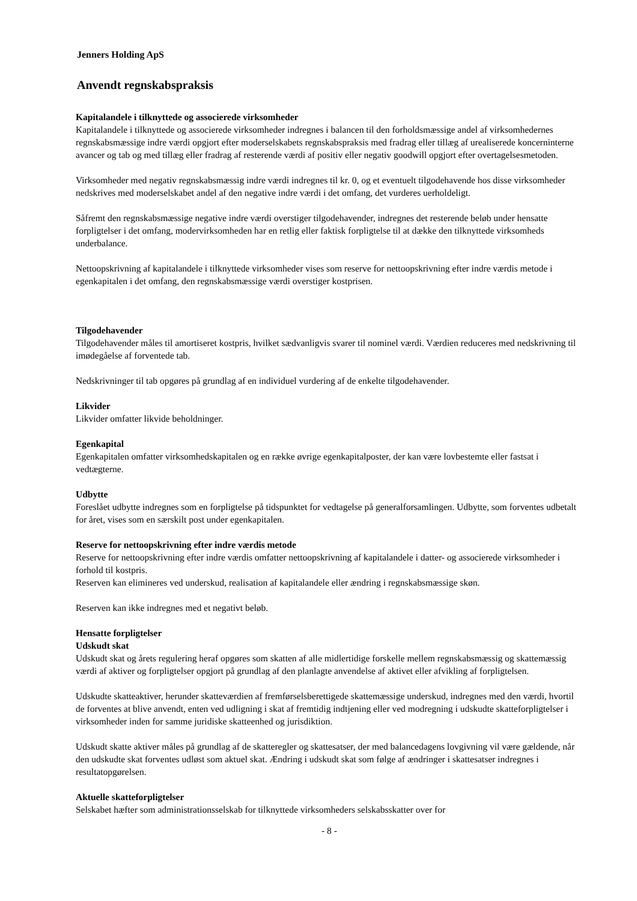Jenners Holding ApS
Anvendt regnskabspraksis
Kapitalandele i tilknyttede og associerede virksomheder
Kapitalandele i tilknyttede og associerede virksomheder indregnes i balancen til den forholdsmæssige andel af virksomhedernes regnskabsmæssige indre værdi opgjort efter moderselskabets regnskabspraksis med fradrag eller tillæg af urealiserede koncerninterne avancer og tab og med tillæg eller fradrag af resterende værdi af positiv eller negativ goodwill opgjort efter overtagelsesmetoden.
Virksomheder med negativ regnskabsmæssig indre værdi indregnes til kr. 0, og et eventuelt tilgodehavende hos disse virksomheder nedskrives med moderselskabet andel af den negative indre værdi i det omfang, det vurderes uerholdeligt.
Såfremt den regnskabsmæssige negative indre værdi overstiger tilgodehavender, indregnes det resterende beløb under hensatte forpligtelser i det omfang, modervirksomheden har en retlig eller faktisk forpligtelse til at dække den tilknyttede virksomheds underbalance.
Nettoopskrivning af kapitalandele i tilknyttede virksomheder vises som reserve for nettoopskrivning efter indre værdis metode i egenkapitalen i det omfang, den regnskabsmæssige værdi overstiger kostprisen.
Tilgodehavender
Tilgodehavender måles til amortiseret kostpris, hvilket sædvanligvis svarer til nominel værdi. Værdien reduceres med nedskrivning til imødegåelse af forventede tab.
Nedskrivninger til tab opgøres på grundlag af en individuel vurdering af de enkelte tilgodehavender.
Likvider
Likvider omfatter likvide beholdninger.
Egenkapital
Egenkapitalen omfatter virksomhedskapitalen og en række øvrige egenkapitalposter, der kan være lovbestemte eller fastsat i vedtægterne.
Udbytte
Foreslået udbytte indregnes som en forpligtelse på tidspunktet for vedtagelse på generalforsamlingen. Udbytte, som forventes udbetalt for året, vises som en særskilt post under egenkapitalen.
Reserve for nettoopskrivning efter indre værdis metode
Reserve for nettoopskrivning efter indre værdis omfatter nettoopskrivning af kapitalandele i datter- og associerede virksomheder i forhold til kostpris.
Reserven kan elimineres ved underskud, realisation af kapitalandele eller ændring i regnskabsmæssige skøn.
Reserven kan ikke indregnes med et negativt beløb.
Hensatte forpligtelser
Udskudt skat
Udskudt skat og årets regulering heraf opgøres som skatten af alle midlertidige forskelle mellem regnskabsmæssig og skattemæssig værdi af aktiver og forpligtelser opgjort på grundlag af den planlagte anvendelse af aktivet eller afvikling af forpligtelsen.
Udskudte skatteaktiver, herunder skatteværdien af fremførselsberettigede skattemæssige underskud, indregnes med den værdi, hvortil de forventes at blive anvendt, enten ved udligning i skat af fremtidig indtjening eller ved modregning i udskudte skatteforpligtelser i virksomheder inden for samme juridiske skatteenhed og jurisdiktion.
Udskudt skatte aktiver måles på grundlag af de skatteregler og skattesatser, der med balancedagens lovgivning vil være gældende, når den udskudte skat forventes udløst som aktuel skat. Ændring i udskudt skat som følge af ændringer i skattesatser indregnes i resultatopgørelsen.
Aktuelle skatteforpligtelser
Selskabet hæfter som administrationsselskab for tilknyttede virksomheders selskabsskatter over for
- 8 -